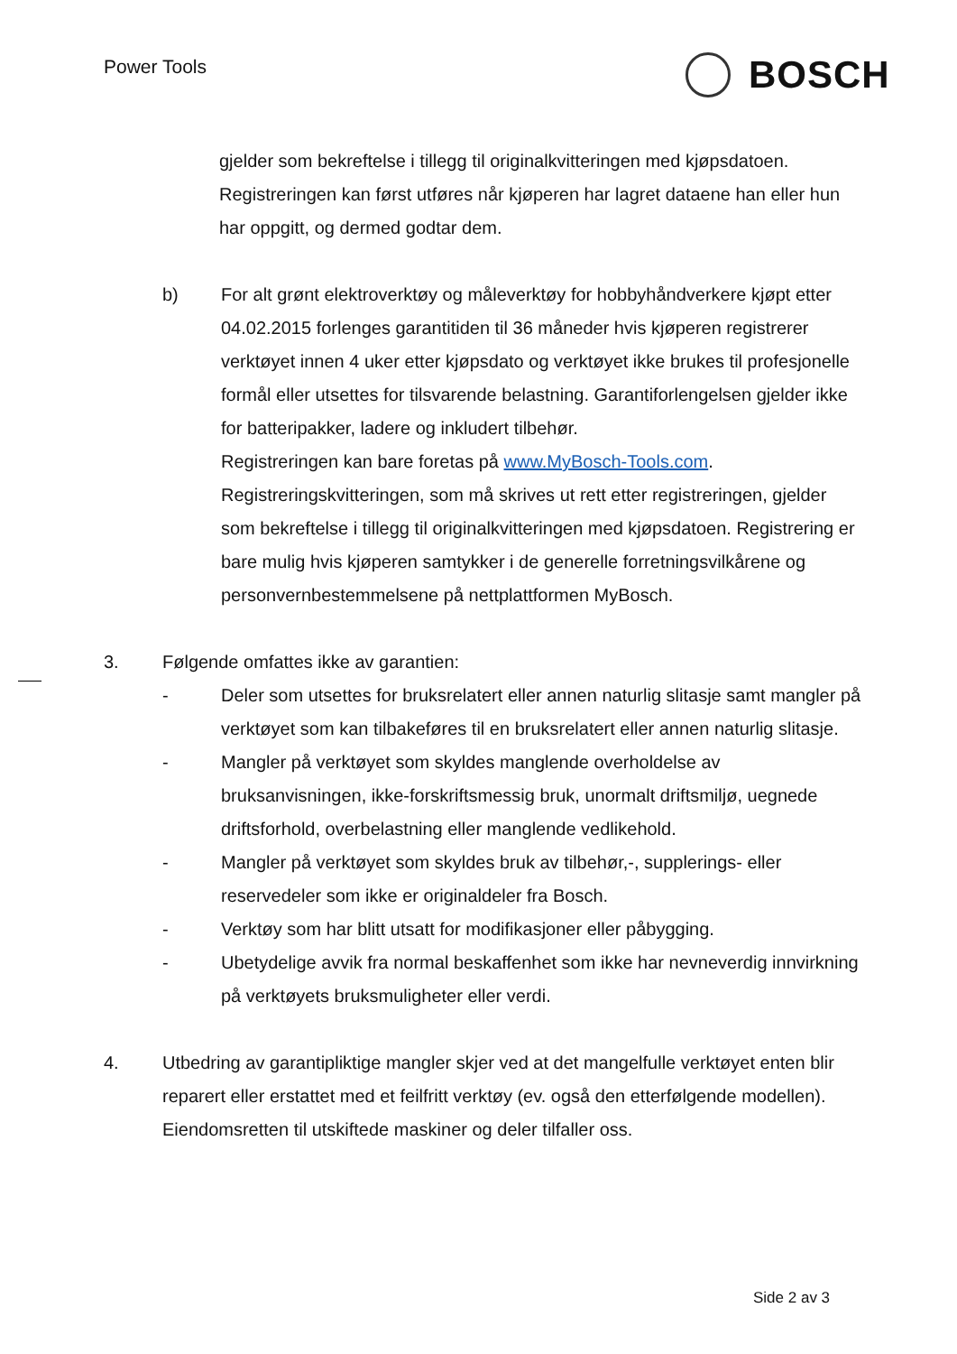Power Tools BOSCH
gjelder som bekreftelse i tillegg til originalkvitteringen med kjøpsdatoen. Registreringen kan først utføres når kjøperen har lagret dataene han eller hun har oppgitt, og dermed godtar dem.
b) For alt grønt elektroverktøy og måleverktøy for hobbyhåndverkere kjøpt etter 04.02.2015 forlenges garantitiden til 36 måneder hvis kjøperen registrerer verktøyet innen 4 uker etter kjøpsdato og verktøyet ikke brukes til profesjonelle formål eller utsettes for tilsvarende belastning. Garantiforlengelsen gjelder ikke for batteripakker, ladere og inkludert tilbehør.
Registreringen kan bare foretas på www.MyBosch-Tools.com. Registreringskvitteringen, som må skrives ut rett etter registreringen, gjelder som bekreftelse i tillegg til originalkvitteringen med kjøpsdatoen. Registrering er bare mulig hvis kjøperen samtykker i de generelle forretningsvilkårene og personvernbestemmelsene på nettplattformen MyBosch.
3. Følgende omfattes ikke av garantien:
- Deler som utsettes for bruksrelatert eller annen naturlig slitasje samt mangler på verktøyet som kan tilbakeføres til en bruksrelatert eller annen naturlig slitasje.
- Mangler på verktøyet som skyldes manglende overholdelse av bruksanvisningen, ikke-forskriftsmessig bruk, unormalt driftsmiljø, uegnede driftsforhold, overbelastning eller manglende vedlikehold.
- Mangler på verktøyet som skyldes bruk av tilbehør,-, supplerings- eller reservedeler som ikke er originaldeler fra Bosch.
- Verktøy som har blitt utsatt for modifikasjoner eller påbygging.
- Ubetydelige avvik fra normal beskaffenhet som ikke har nevneverdig innvirkning på verktøyets bruksmuligheter eller verdi.
4. Utbedring av garantipliktige mangler skjer ved at det mangelfulle verktøyet enten blir reparert eller erstattet med et feilfritt verktøy (ev. også den etterfølgende modellen). Eiendomsretten til utskiftede maskiner og deler tilfaller oss.
Side 2 av 3